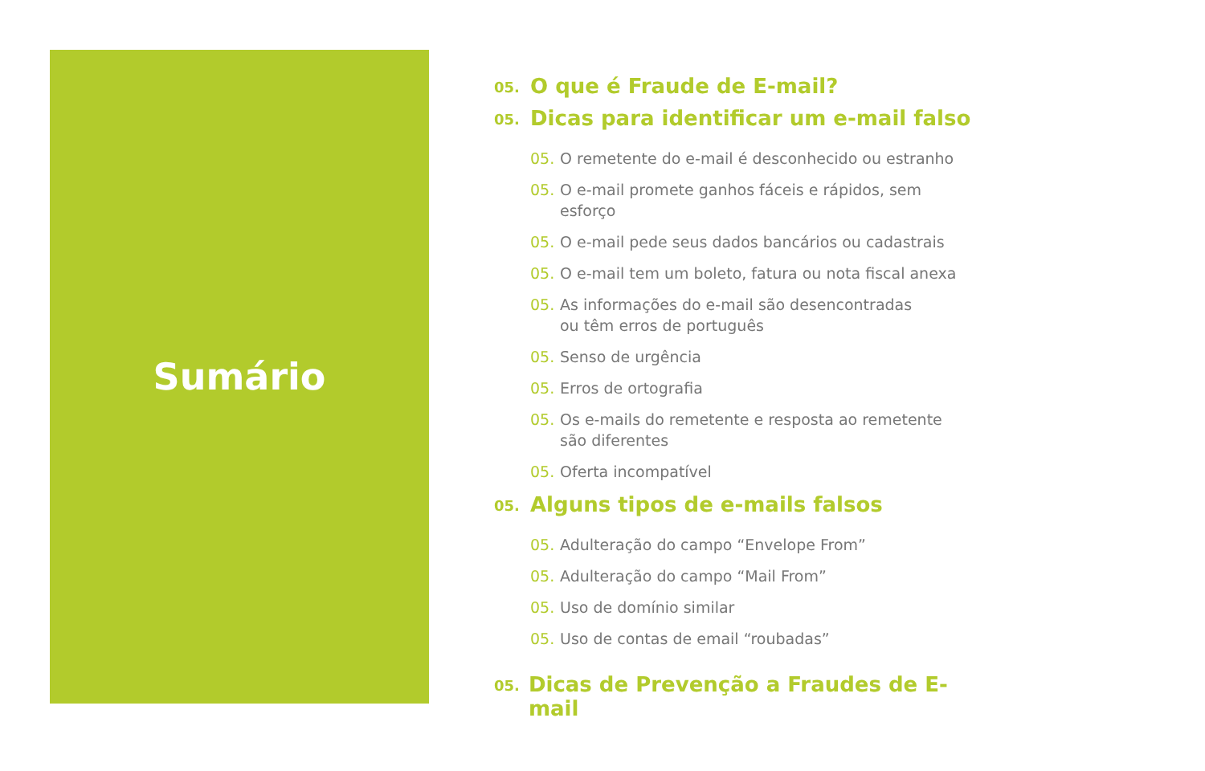Sumário
05. O que é Fraude de E-mail?
05. Dicas para identificar um e-mail falso
05. O remetente do e-mail é desconhecido ou estranho
05. O e-mail promete ganhos fáceis e rápidos, sem esforço
05. O e-mail pede seus dados bancários ou cadastrais
05. O e-mail tem um boleto, fatura ou nota fiscal anexa
05. As informações do e-mail são desencontradas
ou têm erros de português
05. Senso de urgência
05. Erros de ortografia
05. Os e-mails do remetente e resposta ao remetente
são diferentes
05. Oferta incompatível
05. Alguns tipos de e-mails falsos
05. Adulteração do campo “Envelope From”
05. Adulteração do campo “Mail From”
05. Uso de domínio similar
05. Uso de contas de email “roubadas”
05. Dicas de Prevenção a Fraudes de E-mail